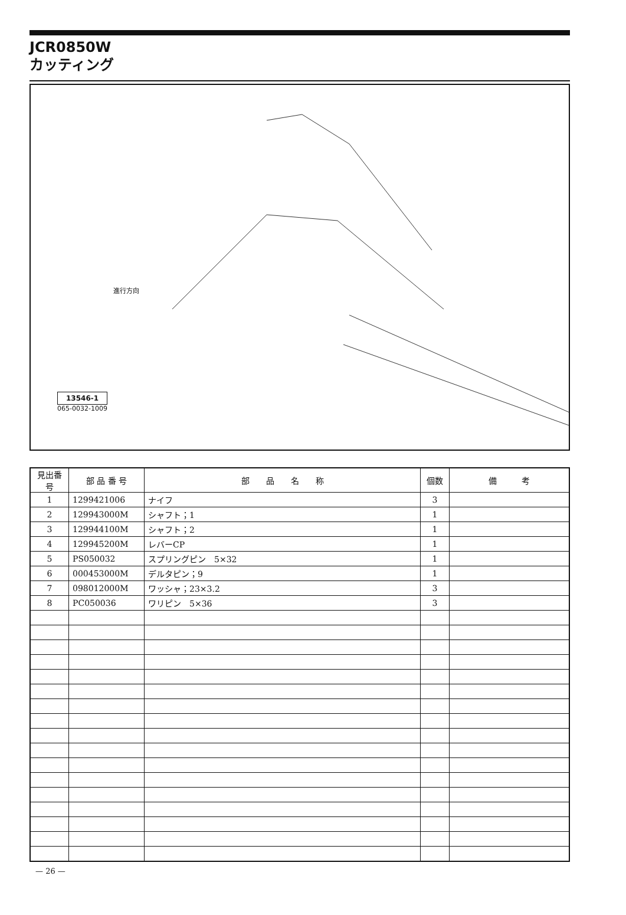JCR0850W
カッティング
進行方向
13546-1
065-0032-1009
| 見出番号 | 部 品 番 号 | 部 品 名 称 | 個数 | 備 考 |
| --- | --- | --- | --- | --- |
| 1 | 1299421006 | ナイフ | 3 | |
| 2 | 129943000M | シャフト；1 | 1 | |
| 3 | 129944100M | シャフト；2 | 1 | |
| 4 | 129945200M | レバーCP | 1 | |
| 5 | PS050032 | スプリングピン 5×32 | 1 | |
| 6 | 000453000M | デルタピン；9 | 1 | |
| 7 | 098012000M | ワッシャ；23×3.2 | 3 | |
| 8 | PC050036 | ワリピン 5×36 | 3 | |
— 26 —